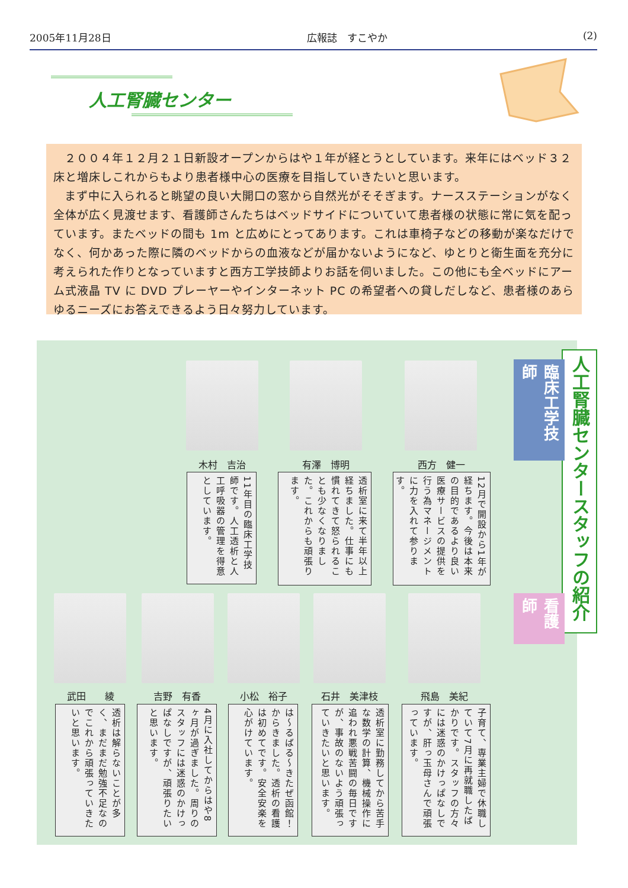2005年11月28日 広報誌　すこやか (2)
人工腎臓センター
２００４年１２月２１日新設オープンからはや１年が経とうとしています。来年にはベッド３２床と増床しこれからもより患者様中心の医療を目指していきたいと思います。
まず中に入られると眺望の良い大開口の窓から自然光がそそぎます。ナースステーションがなく全体が広く見渡せます、看護師さんたちはベッドサイドについていて患者様の状態に常に気を配っています。またベッドの間も 1m と広めにとってあります。これは車椅子などの移動が楽なだけでなく、何かあった際に隣のベッドからの血液などが届かないようになど、ゆとりと衛生面を充分に考えられた作りとなっていますと西方工学技師よりお話を伺いました。この他にも全ベッドにアーム式液晶 TV に DVD プレーヤーやインターネット PC の希望者への貸しだしなど、患者様のあらゆるニーズにお答えできるよう日々努力しています。
人工腎臓センタースタッフの紹介
臨床工学技師
看護師
木村　吉治
11年目の臨床工学技師です。人工透析と人工呼吸器の管理を得意としています。
有澤　博明
透析室に来て半年以上経ちました。仕事にも慣れてきて怒られることも少なくなりました。これからも頑張ります。
西方　健一
12月で開設から1年が経ちます。今後は本来の目的であるより良い医療サービスの提供を行う為マネージメントに力を入れて参ります。
武田　　綾
透析は解らないことが多く、まだまだ勉強不足なのでこれから頑張っていきたいと思います。
吉野　有香
4月に入社してからはや8ヶ月が過ぎました。周りのスタッフには迷惑のかけっぱなしですが、頑張りたいと思います。
小松　裕子
は〜るばる〜きたぜ函館！からきました。透析の看護は初めてです。安全安楽を心がけています。
石井　美津枝
透析室に勤務してから苦手な数学の計算、機械操作に追われ悪戦苦闘の毎日ですが、事故のないよう頑張っていきたいと思います。
飛島　美紀
子育て、専業主婦で休職していて7月に再就職したばかりです。スタッフの方々には迷惑のかけっぱなしですが、肝っ玉母さんで頑張っています。